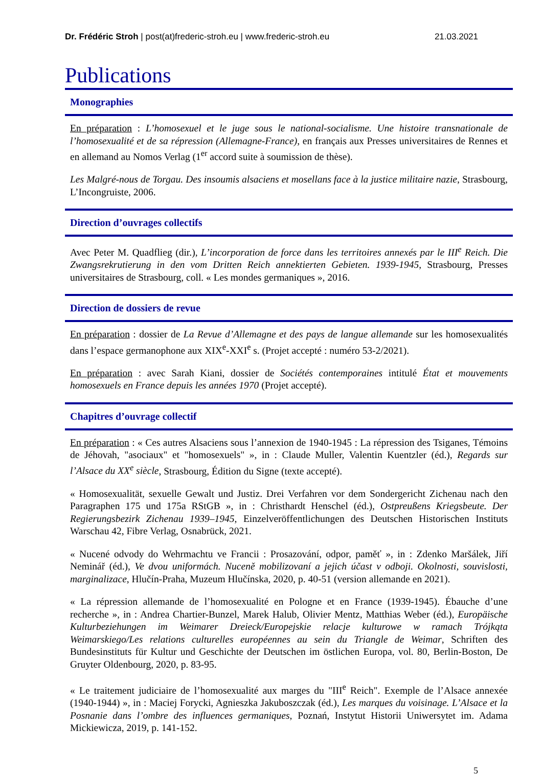Dr. Frédéric Stroh | post(at)frederic-stroh.eu | www.frederic-stroh.eu 21.03.2021
Publications
Monographies
En préparation : L’homosexuel et le juge sous le national-socialisme. Une histoire transnationale de l’homosexualité et de sa répression (Allemagne-France), en français aux Presses universitaires de Rennes et en allemand au Nomos Verlag (1<sup>er</sup> accord suite à soumission de thèse).
Les Malgré-nous de Torgau. Des insoumis alsaciens et mosellans face à la justice militaire nazie, Strasbourg, L’Incongruiste, 2006.
Direction d’ouvrages collectifs
Avec Peter M. Quadflieg (dir.), L’incorporation de force dans les territoires annexés par le III<sup>e</sup> Reich. Die Zwangsrekrutierung in den vom Dritten Reich annektierten Gebieten. 1939-1945, Strasbourg, Presses universitaires de Strasbourg, coll. « Les mondes germaniques », 2016.
Direction de dossiers de revue
En préparation : dossier de La Revue d’Allemagne et des pays de langue allemande sur les homosexualités dans l’espace germanophone aux XIX<sup>e</sup>-XXI<sup>e</sup> s. (Projet accepté : numéro 53-2/2021).
En préparation : avec Sarah Kiani, dossier de Sociétés contemporaines intitulé État et mouvements homosexuels en France depuis les années 1970 (Projet accepté).
Chapitres d’ouvrage collectif
En préparation : « Ces autres Alsaciens sous l’annexion de 1940-1945 : La répression des Tsiganes, Témoins de Jéhovah, "asociaux" et "homosexuels" », in : Claude Muller, Valentin Kuentzler (éd.), Regards sur l’Alsace du XX<sup>e</sup> siècle, Strasbourg, Édition du Signe (texte accepté).
« Homosexualität, sexuelle Gewalt und Justiz. Drei Verfahren vor dem Sondergericht Zichenau nach den Paragraphen 175 und 175a RStGB », in : Christhardt Henschel (éd.), Ostpreußens Kriegsbeute. Der Regierungsbezirk Zichenau 1939–1945, Einzelveröffentlichungen des Deutschen Historischen Instituts Warschau 42, Fibre Verlag, Osnabrück, 2021.
« Nucené odvody do Wehrmachtu ve Francii : Prosazování, odpor, paměť », in : Zdenko Maršálek, Jiří Neminář (éd.), Ve dvou uniformách. Nuceně mobilizovaní a jejich účast v odboji. Okolnosti, souvislosti, marginalizace, Hlučín-Praha, Muzeum Hlučínska, 2020, p. 40-51 (version allemande en 2021).
« La répression allemande de l’homosexualité en Pologne et en France (1939-1945). Ébauche d’une recherche », in : Andrea Chartier-Bunzel, Marek Halub, Olivier Mentz, Matthias Weber (éd.), Europäische Kulturbeziehungen im Weimarer Dreieck/Europejskie relacje kulturowe w ramach Trójkąta Weimarskiego/Les relations culturelles européennes au sein du Triangle de Weimar, Schriften des Bundesinstituts für Kultur und Geschichte der Deutschen im östlichen Europa, vol. 80, Berlin-Boston, De Gruyter Oldenbourg, 2020, p. 83-95.
« Le traitement judiciaire de l’homosexualité aux marges du "III<sup>e</sup> Reich". Exemple de l’Alsace annexée (1940-1944) », in : Maciej Forycki, Agnieszka Jakuboszczak (éd.), Les marques du voisinage. L’Alsace et la Posnanie dans l’ombre des influences germaniques, Poznań, Instytut Historii Uniwersytet im. Adama Mickiewicza, 2019, p. 141-152.
5